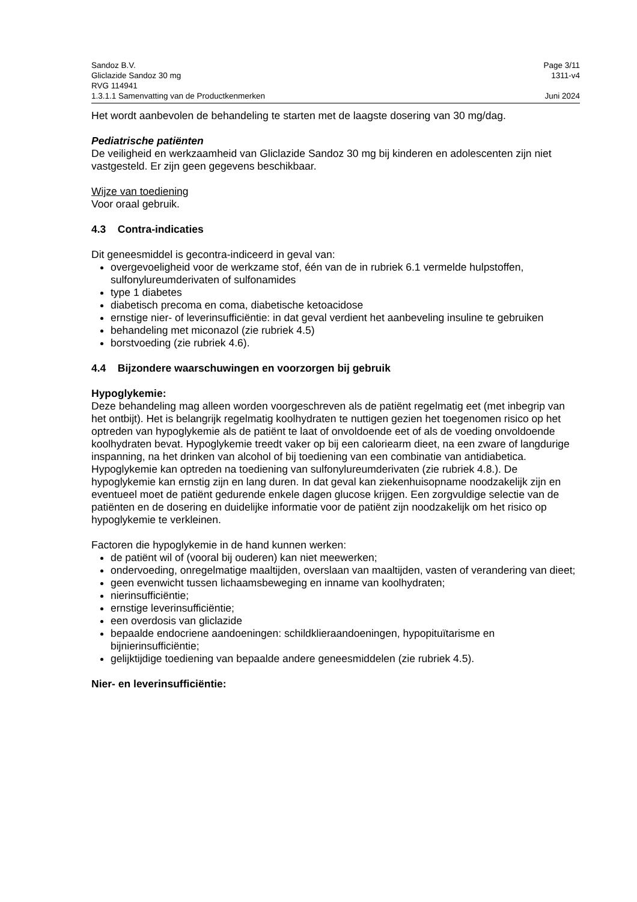Sandoz B.V. Page 3/11
Gliclazide Sandoz 30 mg 1311-v4
RVG 114941
1.3.1.1 Samenvatting van de Productkenmerken Juni 2024
Het wordt aanbevolen de behandeling te starten met de laagste dosering van 30 mg/dag.
Pediatrische patiënten
De veiligheid en werkzaamheid van Gliclazide Sandoz 30 mg bij kinderen en adolescenten zijn niet vastgesteld. Er zijn geen gegevens beschikbaar.
Wijze van toediening
Voor oraal gebruik.
4.3 Contra-indicaties
Dit geneesmiddel is gecontra-indiceerd in geval van:
overgevoeligheid voor de werkzame stof, één van de in rubriek 6.1 vermelde hulpstoffen, sulfonylureumderivaten of sulfonamides
type 1 diabetes
diabetisch precoma en coma, diabetische ketoacidose
ernstige nier- of leverinsufficiëntie: in dat geval verdient het aanbeveling insuline te gebruiken
behandeling met miconazol (zie rubriek 4.5)
borstvoeding (zie rubriek 4.6).
4.4 Bijzondere waarschuwingen en voorzorgen bij gebruik
Hypoglykemie:
Deze behandeling mag alleen worden voorgeschreven als de patiënt regelmatig eet (met inbegrip van het ontbijt). Het is belangrijk regelmatig koolhydraten te nuttigen gezien het toegenomen risico op het optreden van hypoglykemie als de patiënt te laat of onvoldoende eet of als de voeding onvoldoende koolhydraten bevat. Hypoglykemie treedt vaker op bij een caloriearm dieet, na een zware of langdurige inspanning, na het drinken van alcohol of bij toediening van een combinatie van antidiabetica.
Hypoglykemie kan optreden na toediening van sulfonylureumderivaten (zie rubriek 4.8.). De hypoglykemie kan ernstig zijn en lang duren. In dat geval kan ziekenhuisopname noodzakelijk zijn en eventueel moet de patiënt gedurende enkele dagen glucose krijgen. Een zorgvuldige selectie van de patiënten en de dosering en duidelijke informatie voor de patiënt zijn noodzakelijk om het risico op hypoglykemie te verkleinen.
Factoren die hypoglykemie in de hand kunnen werken:
de patiënt wil of (vooral bij ouderen) kan niet meewerken;
ondervoeding, onregelmatige maaltijden, overslaan van maaltijden, vasten of verandering van dieet;
geen evenwicht tussen lichaamsbeweging en inname van koolhydraten;
nierinsufficiëntie;
ernstige leverinsufficiëntie;
een overdosis van gliclazide
bepaalde endocriene aandoeningen: schildklieraandoeningen, hypopituïtarisme en bijnierinsufficiëntie;
gelijktijdige toediening van bepaalde andere geneesmiddelen (zie rubriek 4.5).
Nier- en leverinsufficiëntie: